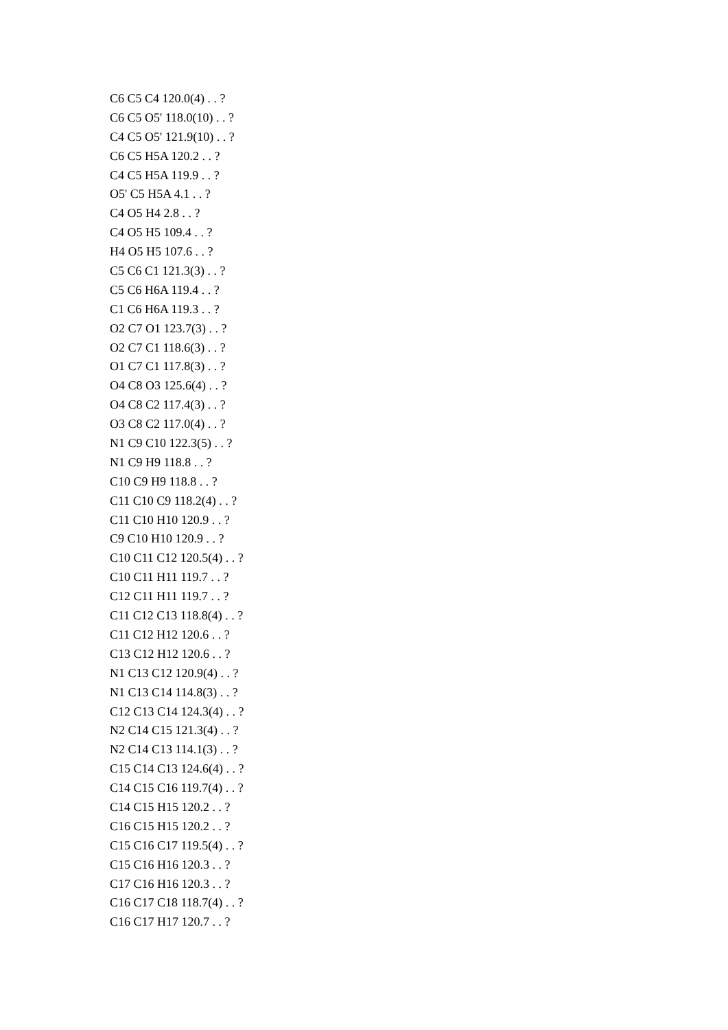C6 C5 C4 120.0(4) . . ?
C6 C5 O5' 118.0(10) . . ?
C4 C5 O5' 121.9(10) . . ?
C6 C5 H5A 120.2 . . ?
C4 C5 H5A 119.9 . . ?
O5' C5 H5A 4.1 . . ?
C4 O5 H4 2.8 . . ?
C4 O5 H5 109.4 . . ?
H4 O5 H5 107.6 . . ?
C5 C6 C1 121.3(3) . . ?
C5 C6 H6A 119.4 . . ?
C1 C6 H6A 119.3 . . ?
O2 C7 O1 123.7(3) . . ?
O2 C7 C1 118.6(3) . . ?
O1 C7 C1 117.8(3) . . ?
O4 C8 O3 125.6(4) . . ?
O4 C8 C2 117.4(3) . . ?
O3 C8 C2 117.0(4) . . ?
N1 C9 C10 122.3(5) . . ?
N1 C9 H9 118.8 . . ?
C10 C9 H9 118.8 . . ?
C11 C10 C9 118.2(4) . . ?
C11 C10 H10 120.9 . . ?
C9 C10 H10 120.9 . . ?
C10 C11 C12 120.5(4) . . ?
C10 C11 H11 119.7 . . ?
C12 C11 H11 119.7 . . ?
C11 C12 C13 118.8(4) . . ?
C11 C12 H12 120.6 . . ?
C13 C12 H12 120.6 . . ?
N1 C13 C12 120.9(4) . . ?
N1 C13 C14 114.8(3) . . ?
C12 C13 C14 124.3(4) . . ?
N2 C14 C15 121.3(4) . . ?
N2 C14 C13 114.1(3) . . ?
C15 C14 C13 124.6(4) . . ?
C14 C15 C16 119.7(4) . . ?
C14 C15 H15 120.2 . . ?
C16 C15 H15 120.2 . . ?
C15 C16 C17 119.5(4) . . ?
C15 C16 H16 120.3 . . ?
C17 C16 H16 120.3 . . ?
C16 C17 C18 118.7(4) . . ?
C16 C17 H17 120.7 . . ?